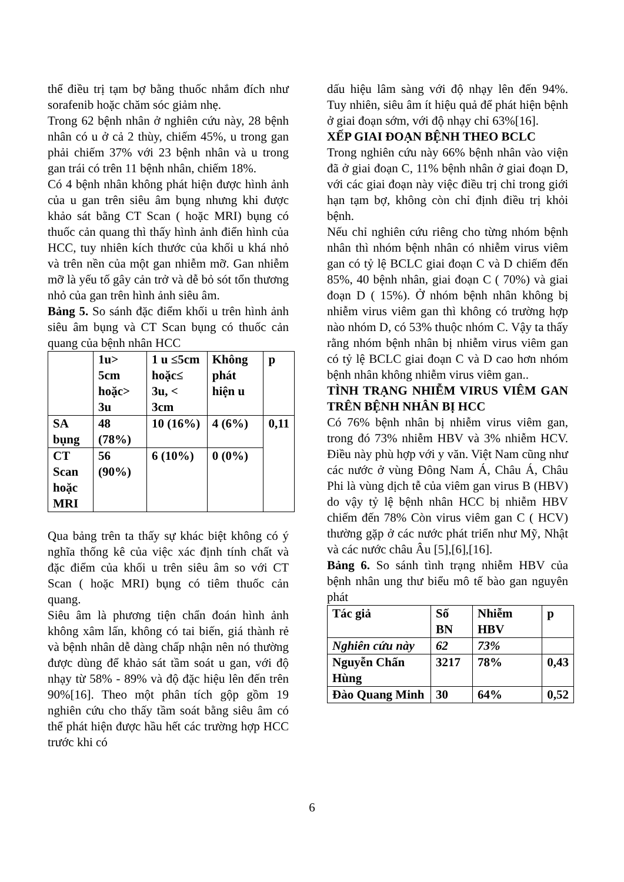thể điều trị tạm bợ bằng thuốc nhắm đích như sorafenib hoặc chăm sóc giảm nhẹ.
Trong 62 bệnh nhân ở nghiên cứu này, 28 bệnh nhân có u ở cả 2 thùy, chiếm 45%, u trong gan phải chiếm 37% với 23 bệnh nhân và u trong gan trái có trên 11 bệnh nhân, chiếm 18%.
Có 4 bệnh nhân không phát hiện được hình ảnh của u gan trên siêu âm bụng nhưng khi được khảo sát bằng CT Scan ( hoặc MRI) bụng có thuốc cản quang thì thấy hình ảnh điển hình của HCC, tuy nhiên kích thước của khối u khá nhỏ và trên nền của một gan nhiễm mỡ. Gan nhiễm mỡ là yếu tố gây cản trở và dễ bỏ sót tổn thương nhỏ của gan trên hình ảnh siêu âm.
Bảng 5. So sánh đặc điểm khối u trên hình ảnh siêu âm bụng và CT Scan bụng có thuốc cản quang của bệnh nhân HCC
| | 1u> 5cm hoặc> 3u | 1 u ≤5cm hoặc≤ 3u, < 3cm | Không phát hiện u | p |
| SA bụng | 48 (78%) | 10 (16%) | 4 (6%) | 0,11 |
| CT Scan hoặc MRI | 56 (90%) | 6 (10%) | 0 (0%) | |
Qua bảng trên ta thấy sự khác biệt không có ý nghĩa thống kê của việc xác định tính chất và đặc điểm của khối u trên siêu âm so với CT Scan ( hoặc MRI) bụng có tiêm thuốc cản quang.
Siêu âm là phương tiện chẩn đoán hình ảnh không xâm lấn, không có tai biến, giá thành rẻ và bệnh nhân dễ dàng chấp nhận nên nó thường được dùng để khảo sát tầm soát u gan, với độ nhạy từ 58% - 89% và độ đặc hiệu lên đến trên 90%[16]. Theo một phân tích gộp gồm 19 nghiên cứu cho thấy tầm soát bằng siêu âm có thể phát hiện được hầu hết các trường hợp HCC trước khi có
dấu hiệu lâm sàng với độ nhạy lên đến 94%. Tuy nhiên, siêu âm ít hiệu quả để phát hiện bệnh ở giai đoạn sớm, với độ nhạy chỉ 63%[16].
XẾP GIAI ĐOẠN BỆNH THEO BCLC
Trong nghiên cứu này 66% bệnh nhân vào viện đã ở giai đoạn C, 11% bệnh nhân ở giai đoạn D, với các giai đoạn này việc điều trị chỉ trong giới hạn tạm bợ, không còn chỉ định điều trị khỏi bệnh.
Nếu chỉ nghiên cứu riêng cho từng nhóm bệnh nhân thì nhóm bệnh nhân có nhiễm virus viêm gan có tỷ lệ BCLC giai đoạn C và D chiếm đến 85%, 40 bệnh nhân, giai đoạn C ( 70%) và giai đoạn D ( 15%). Ở nhóm bệnh nhân không bị nhiễm virus viêm gan thì không có trường hợp nào nhóm D, có 53% thuộc nhóm C. Vậy ta thấy rằng nhóm bệnh nhân bị nhiễm virus viêm gan có tỷ lệ BCLC giai đoạn C và D cao hơn nhóm bệnh nhân không nhiễm virus viêm gan..
TÌNH TRẠNG NHIỄM VIRUS VIÊM GAN TRÊN BỆNH NHÂN BỊ HCC
Có 76% bệnh nhân bị nhiễm virus viêm gan, trong đó 73% nhiễm HBV và 3% nhiễm HCV. Điều này phù hợp với y văn. Việt Nam cũng như các nước ở vùng Đông Nam Á, Châu Á, Châu Phi là vùng dịch tễ của viêm gan virus B (HBV) do vậy tỷ lệ bệnh nhân HCC bị nhiễm HBV chiếm đến 78% Còn virus viêm gan C ( HCV) thường gặp ở các nước phát triển như Mỹ, Nhật và các nước châu Âu [5],[6],[16].
Bảng 6. So sánh tình trạng nhiễm HBV của bệnh nhân ung thư biểu mô tế bào gan nguyên phát
| Tác giả | Số BN | Nhiễm HBV | p |
| Nghiên cứu này | 62 | 73% | |
| Nguyễn Chấn Hùng | 3217 | 78% | 0,43 |
| Đào Quang Minh | 30 | 64% | 0,52 |
6